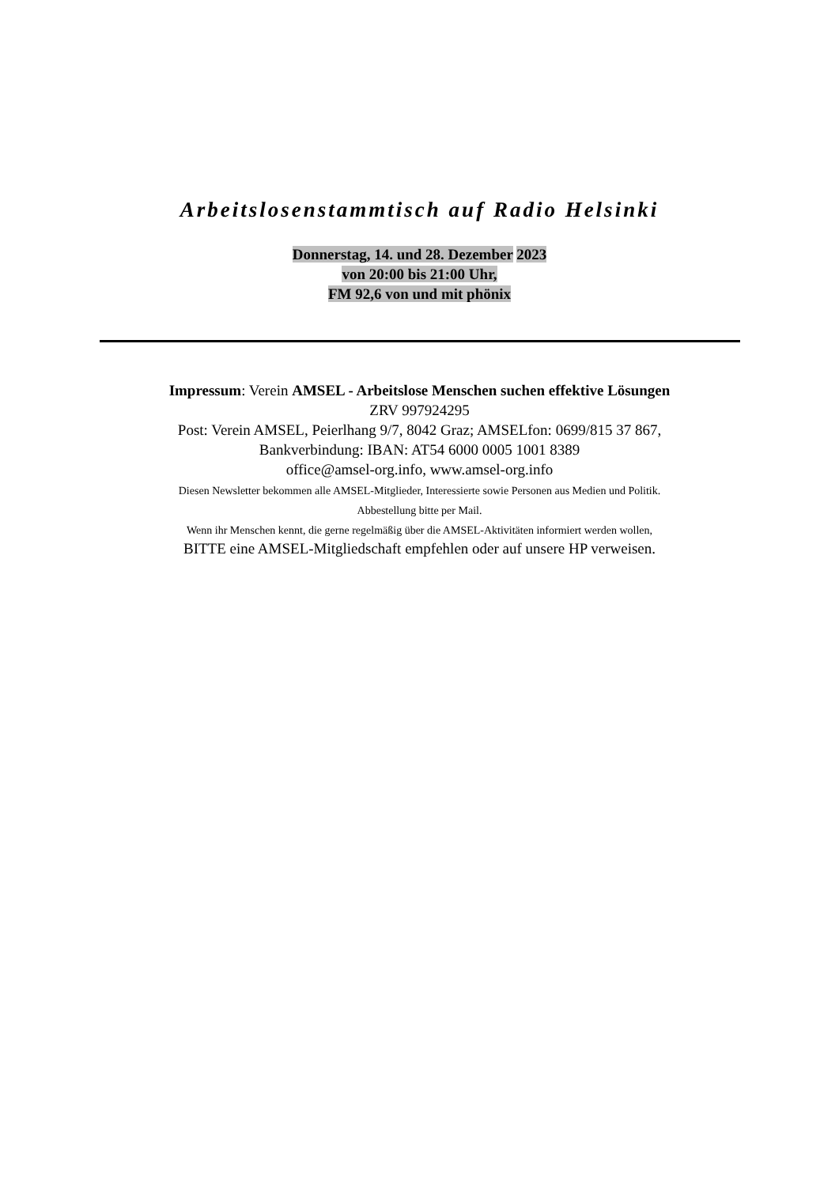Arbeitslosenstammtisch auf Radio Helsinki
Donnerstag, 14. und 28. Dezember 2023
von 20:00 bis 21:00 Uhr,
FM 92,6 von und mit phönix
Impressum: Verein AMSEL - Arbeitslose Menschen suchen effektive Lösungen
ZRV 997924295
Post: Verein AMSEL, Peierlhang 9/7, 8042 Graz; AMSELfon: 0699/815 37 867,
Bankverbindung: IBAN: AT54 6000 0005 1001 8389
office@amsel-org.info, www.amsel-org.info
Diesen Newsletter bekommen alle AMSEL-Mitglieder, Interessierte sowie Personen aus Medien und Politik.
Abbestellung bitte per Mail.
Wenn ihr Menschen kennt, die gerne regelmäßig über die AMSEL-Aktivitäten informiert werden wollen,
BITTE eine AMSEL-Mitgliedschaft empfehlen oder auf unsere HP verweisen.